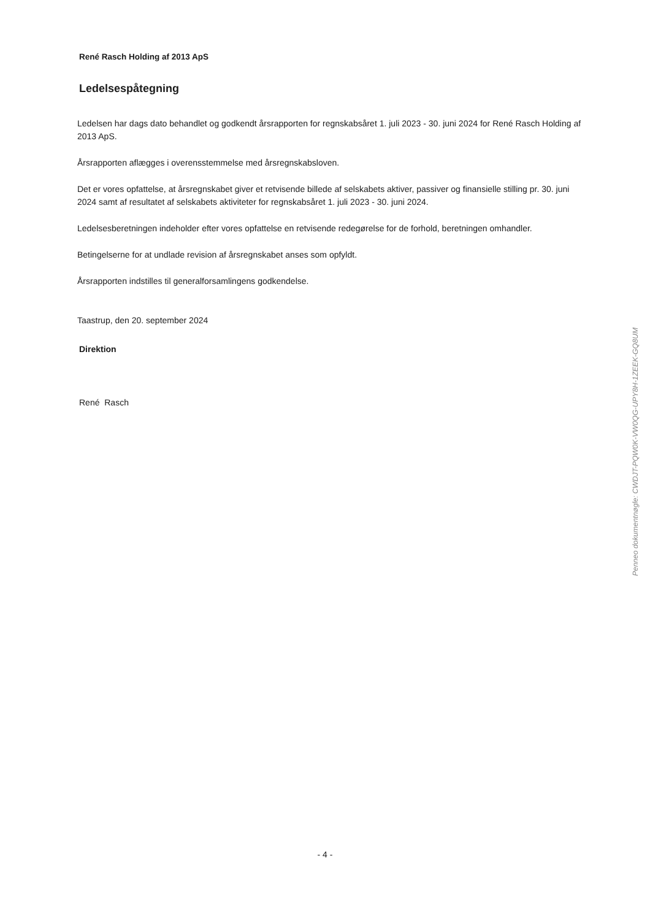René Rasch Holding af 2013 ApS
Ledelsespåtegning
Ledelsen har dags dato behandlet og godkendt årsrapporten for regnskabsåret 1. juli 2023 - 30. juni 2024 for René Rasch Holding af 2013 ApS.
Årsrapporten aflægges i overensstemmelse med årsregnskabsloven.
Det er vores opfattelse, at årsregnskabet giver et retvisende billede af selskabets aktiver, passiver og finansielle stilling pr. 30. juni 2024 samt af resultatet af selskabets aktiviteter for regnskabsåret 1. juli 2023 - 30. juni 2024.
Ledelsesberetningen indeholder efter vores opfattelse en retvisende redegørelse for de forhold, beretningen omhandler.
Betingelserne for at undlade revision af årsregnskabet anses som opfyldt.
Årsrapporten indstilles til generalforsamlingens godkendelse.
Taastrup, den 20. september 2024
Direktion
René Rasch
- 4 -
Penneo dokumentnøgle: CWDJT-PQW0K-VW0QG-UPY8H-1ZEEK-GQ8UM